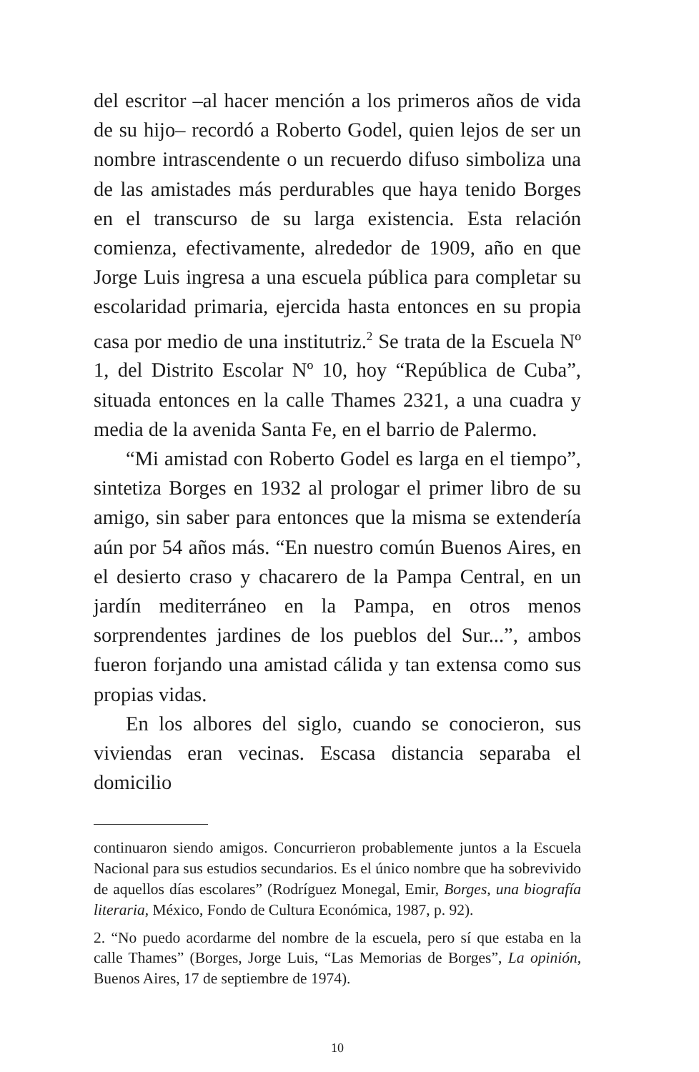del escritor –al hacer mención a los primeros años de vida de su hijo– recordó a Roberto Godel, quien lejos de ser un nombre intrascendente o un recuerdo difuso simboliza una de las amistades más perdurables que haya tenido Borges en el transcurso de su larga existencia. Esta relación comienza, efectivamente, alrededor de 1909, año en que Jorge Luis ingresa a una escuela pública para completar su escolaridad primaria, ejercida hasta entonces en su propia casa por medio de una institutriz.<sup>2</sup> Se trata de la Escuela Nº 1, del Distrito Escolar Nº 10, hoy “República de Cuba”, situada entonces en la calle Thames 2321, a una cuadra y media de la avenida Santa Fe, en el barrio de Palermo.
“Mi amistad con Roberto Godel es larga en el tiempo”, sintetiza Borges en 1932 al prologar el primer libro de su amigo, sin saber para entonces que la misma se extendería aún por 54 años más. “En nuestro común Buenos Aires, en el desierto craso y chacarero de la Pampa Central, en un jardín mediterráneo en la Pampa, en otros menos sorprendentes jardines de los pueblos del Sur...”, ambos fueron forjando una amistad cálida y tan extensa como sus propias vidas.
En los albores del siglo, cuando se conocieron, sus viviendas eran vecinas. Escasa distancia separaba el domicilio
continuaron siendo amigos. Concurrieron probablemente juntos a la Escuela Nacional para sus estudios secundarios. Es el único nombre que ha sobrevivido de aquellos días escolares” (Rodríguez Monegal, Emir, Borges, una biografía literaria, México, Fondo de Cultura Económica, 1987, p. 92).
2. “No puedo acordarme del nombre de la escuela, pero sí que estaba en la calle Thames” (Borges, Jorge Luis, “Las Memorias de Borges”, La opinión, Buenos Aires, 17 de septiembre de 1974).
10